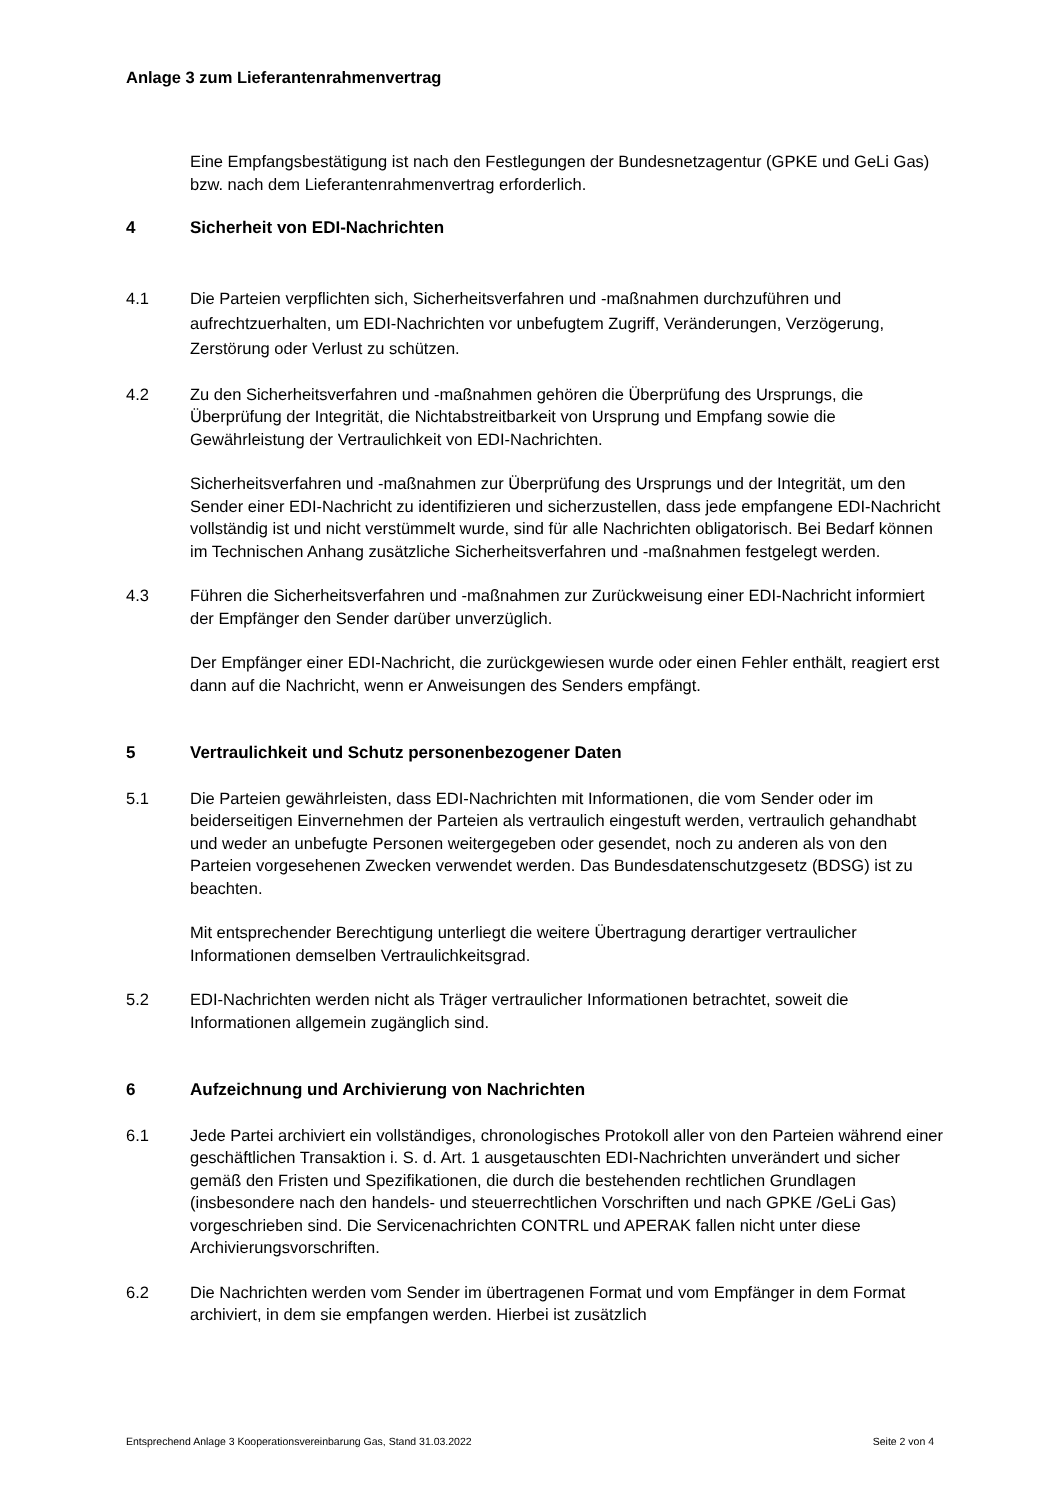Anlage 3 zum Lieferantenrahmenvertrag
Eine Empfangsbestätigung ist nach den Festlegungen der Bundesnetzagentur (GPKE und GeLi Gas) bzw. nach dem Lieferantenrahmenvertrag erforderlich.
4 Sicherheit von EDI-Nachrichten
4.1 Die Parteien verpflichten sich, Sicherheitsverfahren und -maßnahmen durchzuführen und aufrechtzuerhalten, um EDI-Nachrichten vor unbefugtem Zugriff, Veränderungen, Verzögerung, Zerstörung oder Verlust zu schützen.
4.2 Zu den Sicherheitsverfahren und -maßnahmen gehören die Überprüfung des Ursprungs, die Überprüfung der Integrität, die Nichtabstreitbarkeit von Ursprung und Empfang sowie die Gewährleistung der Vertraulichkeit von EDI-Nachrichten.
Sicherheitsverfahren und -maßnahmen zur Überprüfung des Ursprungs und der Integrität, um den Sender einer EDI-Nachricht zu identifizieren und sicherzustellen, dass jede empfangene EDI-Nachricht vollständig ist und nicht verstümmelt wurde, sind für alle Nachrichten obligatorisch. Bei Bedarf können im Technischen Anhang zusätzliche Sicherheitsverfahren und -maßnahmen festgelegt werden.
4.3 Führen die Sicherheitsverfahren und -maßnahmen zur Zurückweisung einer EDI-Nachricht informiert der Empfänger den Sender darüber unverzüglich.
Der Empfänger einer EDI-Nachricht, die zurückgewiesen wurde oder einen Fehler enthält, reagiert erst dann auf die Nachricht, wenn er Anweisungen des Senders empfängt.
5 Vertraulichkeit und Schutz personenbezogener Daten
5.1 Die Parteien gewährleisten, dass EDI-Nachrichten mit Informationen, die vom Sender oder im beiderseitigen Einvernehmen der Parteien als vertraulich eingestuft werden, vertraulich gehandhabt und weder an unbefugte Personen weitergegeben oder gesendet, noch zu anderen als von den Parteien vorgesehenen Zwecken verwendet werden. Das Bundesdatenschutzgesetz (BDSG) ist zu beachten.
Mit entsprechender Berechtigung unterliegt die weitere Übertragung derartiger vertraulicher Informationen demselben Vertraulichkeitsgrad.
5.2 EDI-Nachrichten werden nicht als Träger vertraulicher Informationen betrachtet, soweit die Informationen allgemein zugänglich sind.
6 Aufzeichnung und Archivierung von Nachrichten
6.1 Jede Partei archiviert ein vollständiges, chronologisches Protokoll aller von den Parteien während einer geschäftlichen Transaktion i. S. d. Art. 1 ausgetauschten EDI-Nachrichten unverändert und sicher gemäß den Fristen und Spezifikationen, die durch die bestehenden rechtlichen Grundlagen (insbesondere nach den handels- und steuerrechtlichen Vorschriften und nach GPKE /GeLi Gas) vorgeschrieben sind. Die Servicenachrichten CONTRL und APERAK fallen nicht unter diese Archivierungsvorschriften.
6.2 Die Nachrichten werden vom Sender im übertragenen Format und vom Empfänger in dem Format archiviert, in dem sie empfangen werden. Hierbei ist zusätzlich
Entsprechend Anlage 3 Kooperationsvereinbarung Gas, Stand 31.03.2022 Seite 2 von 4